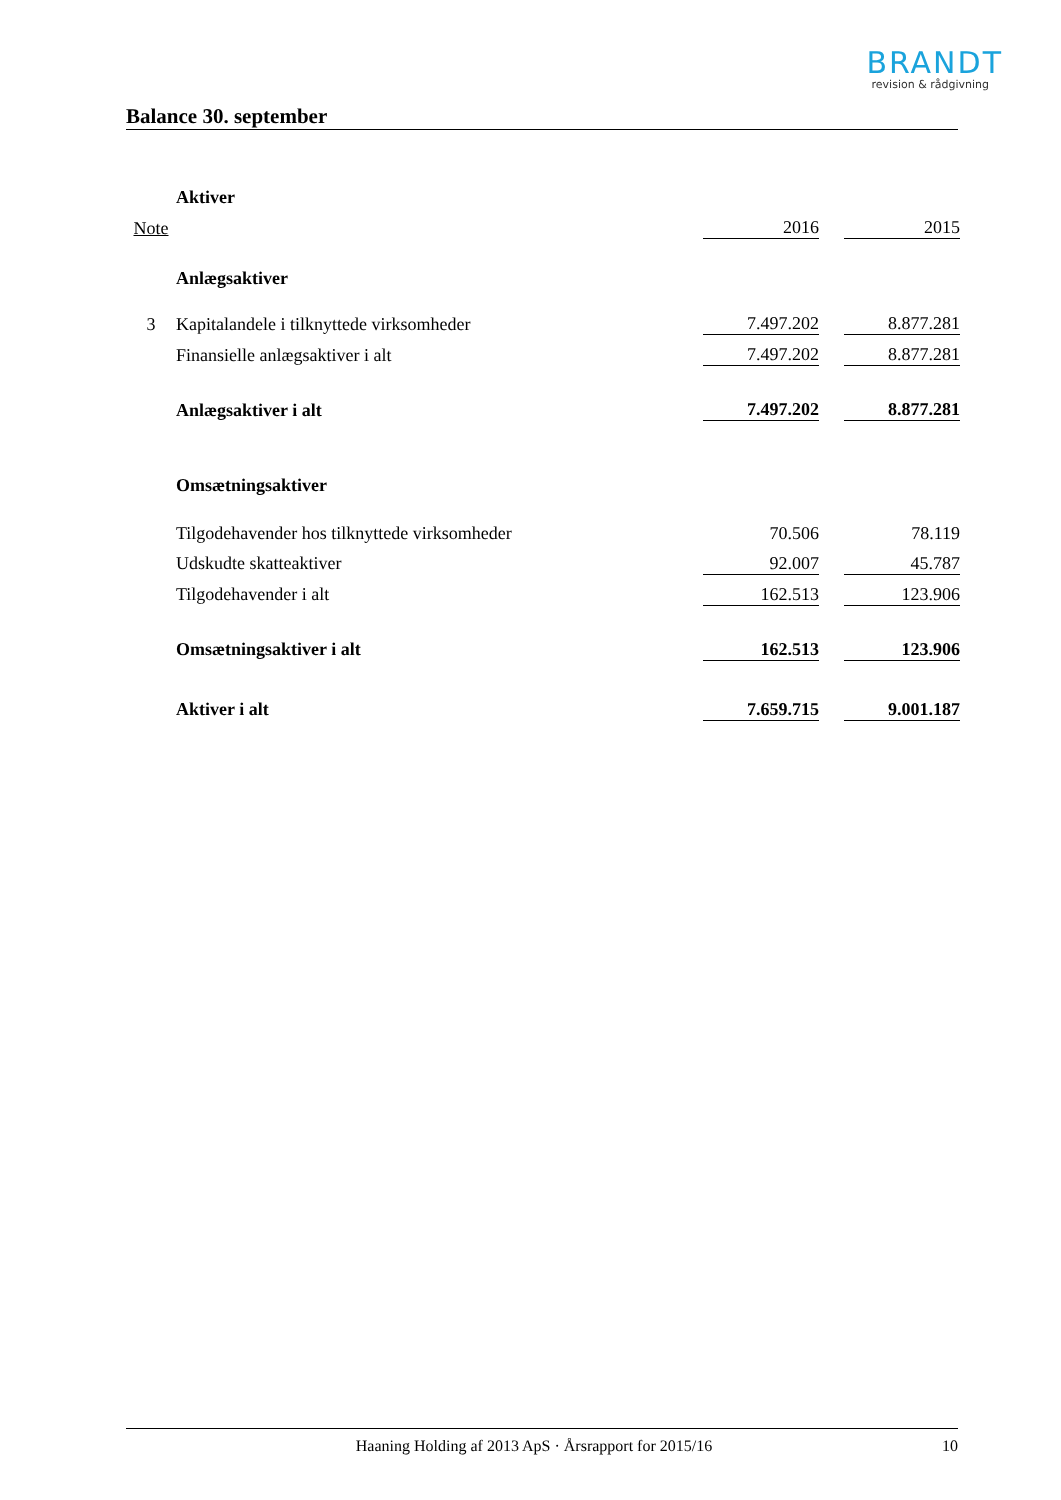BRANDT
revision & rådgivning
Balance 30. september
| | Aktiver | | | |
| Note | | 2016 | | 2015 |
| | Anlægsaktiver | | | |
| 3 | Kapitalandele i tilknyttede virksomheder | 7.497.202 | | 8.877.281 |
| | Finansielle anlægsaktiver i alt | 7.497.202 | | 8.877.281 |
| | Anlægsaktiver i alt | 7.497.202 | | 8.877.281 |
| | Omsætningsaktiver | | | |
| | Tilgodehavender hos tilknyttede virksomheder | 70.506 | | 78.119 |
| | Udskudte skatteaktiver | 92.007 | | 45.787 |
| | Tilgodehavender i alt | 162.513 | | 123.906 |
| | Omsætningsaktiver i alt | 162.513 | | 123.906 |
| | Aktiver i alt | 7.659.715 | | 9.001.187 |
Haaning Holding af 2013 ApS · Årsrapport for 2015/16 10